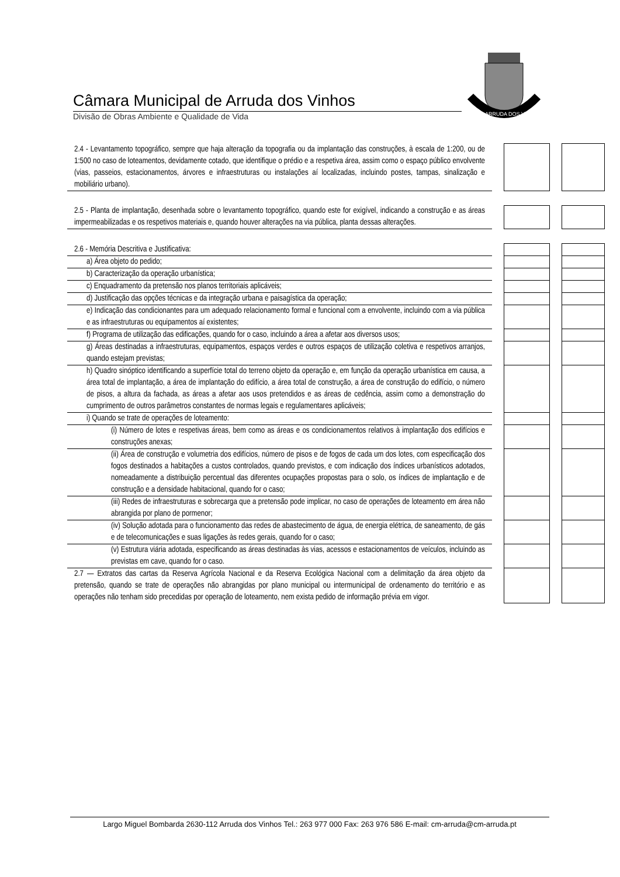Câmara Municipal de Arruda dos Vinhos
Divisão de Obras Ambiente e Qualidade de Vida
ARRUDA DOS VINHOS
| 2.4 - Levantamento topográfico, sempre que haja alteração da topografia ou da implantação das construções, à escala de 1:200, ou de 1:500 no caso de loteamentos, devidamente cotado, que identifique o prédio e a respetiva área, assim como o espaço público envolvente (vias, passeios, estacionamentos, árvores e infraestruturas ou instalações aí localizadas, incluindo postes, tampas, sinalização e mobiliário urbano). | | | | |
| 2.5 - Planta de implantação, desenhada sobre o levantamento topográfico, quando este for exigível, indicando a construção e as áreas impermeabilizadas e os respetivos materiais e, quando houver alterações na via pública, planta dessas alterações. | | | | |
| 2.6 - Memória Descritiva e Justificativa: | | | | |
| a) Área objeto do pedido; | | | | |
| b) Caracterização da operação urbanística; | | | | |
| c) Enquadramento da pretensão nos planos territoriais aplicáveis; | | | | |
| d) Justificação das opções técnicas e da integração urbana e paisagística da operação; | | | | |
| e) Indicação das condicionantes para um adequado relacionamento formal e funcional com a envolvente, incluindo com a via pública e as infraestruturas ou equipamentos aí existentes; | | | | |
| f) Programa de utilização das edificações, quando for o caso, incluindo a área a afetar aos diversos usos; | | | | |
| g) Áreas destinadas a infraestruturas, equipamentos, espaços verdes e outros espaços de utilização coletiva e respetivos arranjos, quando estejam previstas; | | | | |
| h) Quadro sinóptico identificando a superfície total do terreno objeto da operação e, em função da operação urbanística em causa, a área total de implantação, a área de implantação do edifício, a área total de construção, a área de construção do edifício, o número de pisos, a altura da fachada, as áreas a afetar aos usos pretendidos e as áreas de cedência, assim como a demonstração do cumprimento de outros parâmetros constantes de normas legais e regulamentares aplicáveis; | | | | |
| i) Quando se trate de operações de loteamento: | | | | |
| (i) Número de lotes e respetivas áreas, bem como as áreas e os condicionamentos relativos à implantação dos edifícios e construções anexas; | | | | |
| (ii) Área de construção e volumetria dos edifícios, número de pisos e de fogos de cada um dos lotes, com especificação dos fogos destinados a habitações a custos controlados, quando previstos, e com indicação dos índices urbanísticos adotados, nomeadamente a distribuição percentual das diferentes ocupações propostas para o solo, os índices de implantação e de construção e a densidade habitacional, quando for o caso; | | | | |
| (iii) Redes de infraestruturas e sobrecarga que a pretensão pode implicar, no caso de operações de loteamento em área não abrangida por plano de pormenor; | | | | |
| (iv) Solução adotada para o funcionamento das redes de abastecimento de água, de energia elétrica, de saneamento, de gás e de telecomunicações e suas ligações às redes gerais, quando for o caso; | | | | |
| (v) Estrutura viária adotada, especificando as áreas destinadas às vias, acessos e estacionamentos de veículos, incluindo as previstas em cave, quando for o caso. | | | | |
| 2.7 — Extratos das cartas da Reserva Agrícola Nacional e da Reserva Ecológica Nacional com a delimitação da área objeto da pretensão, quando se trate de operações não abrangidas por plano municipal ou intermunicipal de ordenamento do território e as operações não tenham sido precedidas por operação de loteamento, nem exista pedido de informação prévia em vigor. | | | | |
Largo Miguel Bombarda 2630-112 Arruda dos Vinhos Tel.: 263 977 000 Fax: 263 976 586 E-mail: cm-arruda@cm-arruda.pt